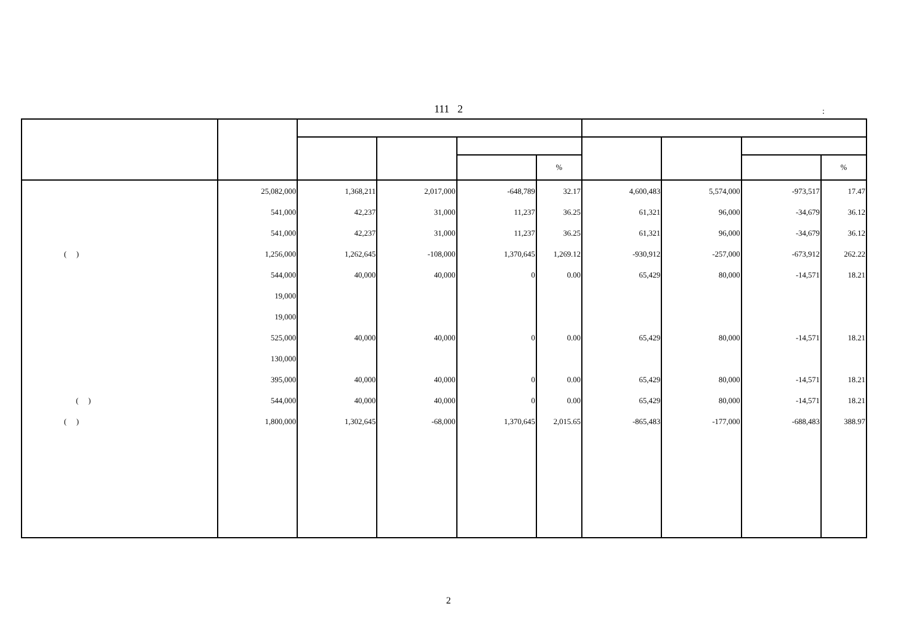111 2 :
| | | | | | % | | | | % |
| --- | --- | --- | --- | --- | --- | --- | --- | --- | --- |
| | 25,082,000 | 1,368,211 | 2,017,000 | -648,789 | 32.17 | 4,600,483 | 5,574,000 | -973,517 | 17.47 |
| | 541,000 | 42,237 | 31,000 | 11,237 | 36.25 | 61,321 | 96,000 | -34,679 | 36.12 |
| | 541,000 | 42,237 | 31,000 | 11,237 | 36.25 | 61,321 | 96,000 | -34,679 | 36.12 |
| ( ) | 1,256,000 | 1,262,645 | -108,000 | 1,370,645 | 1,269.12 | -930,912 | -257,000 | -673,912 | 262.22 |
| | 544,000 | 40,000 | 40,000 | 0 | 0.00 | 65,429 | 80,000 | -14,571 | 18.21 |
| | 19,000 | | | | | | | | |
| | 19,000 | | | | | | | | |
| | 525,000 | 40,000 | 40,000 | 0 | 0.00 | 65,429 | 80,000 | -14,571 | 18.21 |
| | 130,000 | | | | | | | | |
| | 395,000 | 40,000 | 40,000 | 0 | 0.00 | 65,429 | 80,000 | -14,571 | 18.21 |
| ( ) | 544,000 | 40,000 | 40,000 | 0 | 0.00 | 65,429 | 80,000 | -14,571 | 18.21 |
| ( ) | 1,800,000 | 1,302,645 | -68,000 | 1,370,645 | 2,015.65 | -865,483 | -177,000 | -688,483 | 388.97 |
2